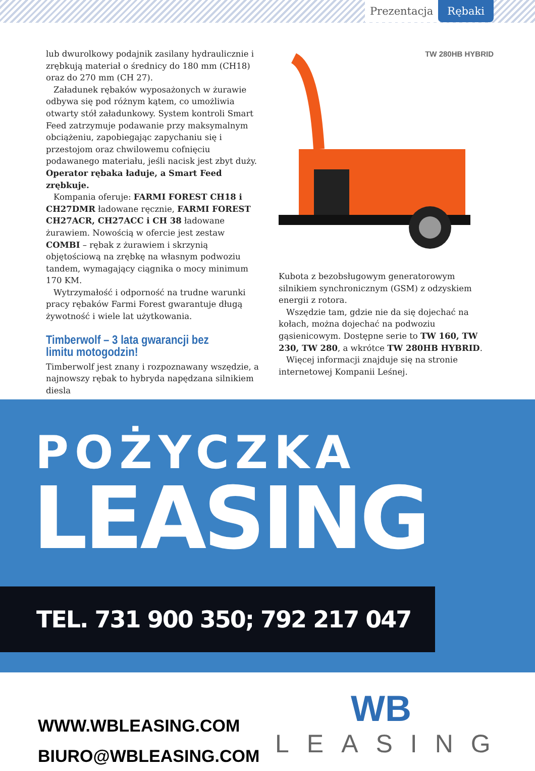Prezentacja Rębaki
lub dwurolkowy podajnik zasilany hydraulicznie i zrębkują materiał o średnicy do 180 mm (CH18) oraz do 270 mm (CH 27).
Załadunek rębaków wyposażonych w żurawie odbywa się pod różnym kątem, co umożliwia otwarty stół załadunkowy. System kontroli Smart Feed zatrzymuje podawanie przy maksymalnym obciążeniu, zapobiegając zapychaniu się i przestojom oraz chwilowemu cofnięciu podawanego materiału, jeśli nacisk jest zbyt duży. Operator rębaka ładuje, a Smart Feed zrębkuje.
Kompania oferuje: FARMI FOREST CH18 i CH27DMR ładowane ręcznie, FARMI FOREST CH27ACR, CH27ACC i CH 38 ładowane żurawiem. Nowością w ofercie jest zestaw COMBI – rębak z żurawiem i skrzynią objętościową na zrębkę na własnym podwoziu tandem, wymagający ciągnika o mocy minimum 170 KM.
Wytrzymałość i odporność na trudne warunki pracy rębaków Farmi Forest gwarantuje długą żywotność i wiele lat użytkowania.
Timberwolf – 3 lata gwarancji bez limitu motogodzin!
Timberwolf jest znany i rozpoznawany wszędzie, a najnowszy rębak to hybryda napędzana silnikiem diesla
TW 280HB HYBRID
Kubota z bezobsługowym generatorowym silnikiem synchronicznym (GSM) z odzyskiem energii z rotora.
Wszędzie tam, gdzie nie da się dojechać na kołach, można dojechać na podwoziu gąsienicowym. Dostępne serie to TW 160, TW 230, TW 280, a wkrótce TW 280HB HYBRID.
Więcej informacji znajduje się na stronie internetowej Kompanii Leśnej.
POŻYCZKA
LEASING
TEL. 731 900 350; 792 217 047
WWW.WBLEASING.COM
BIURO@WBLEASING.COM
WB
LEASING